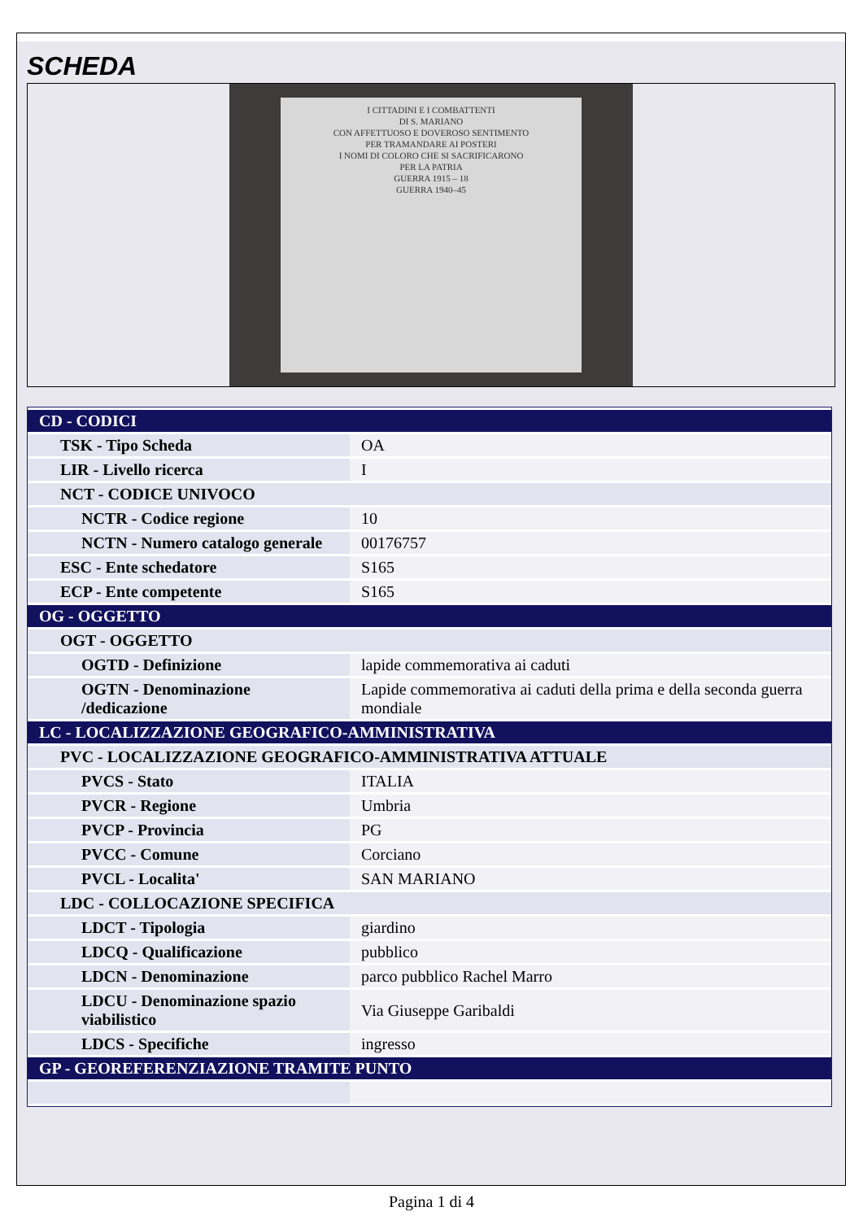SCHEDA
I CITTADINI E I COMBATTENTI
DI S. MARIANO
CON AFFETTUOSO E DOVEROSO SENTIMENTO
PER TRAMANDARE AI POSTERI
I NOMI DI COLORO CHE SI SACRIFICARONO
PER LA PATRIA
GUERRA 1915 – 18
GUERRA 1940–45
| CD - CODICI | |
| TSK - Tipo Scheda | OA |
| LIR - Livello ricerca | I |
| NCT - CODICE UNIVOCO | |
| NCTR - Codice regione | 10 |
| NCTN - Numero catalogo generale | 00176757 |
| ESC - Ente schedatore | S165 |
| ECP - Ente competente | S165 |
| OG - OGGETTO | |
| OGT - OGGETTO | |
| OGTD - Definizione | lapide commemorativa ai caduti |
| OGTN - Denominazione /dedicazione | Lapide commemorativa ai caduti della prima e della seconda guerra mondiale |
| LC - LOCALIZZAZIONE GEOGRAFICO-AMMINISTRATIVA | |
| PVC - LOCALIZZAZIONE GEOGRAFICO-AMMINISTRATIVA ATTUALE | |
| PVCS - Stato | ITALIA |
| PVCR - Regione | Umbria |
| PVCP - Provincia | PG |
| PVCC - Comune | Corciano |
| PVCL - Localita' | SAN MARIANO |
| LDC - COLLOCAZIONE SPECIFICA | |
| LDCT - Tipologia | giardino |
| LDCQ - Qualificazione | pubblico |
| LDCN - Denominazione | parco pubblico Rachel Marro |
| LDCU - Denominazione spazio viabilistico | Via Giuseppe Garibaldi |
| LDCS - Specifiche | ingresso |
| GP - GEOREFERENZIAZIONE TRAMITE PUNTO | |
Pagina 1 di 4